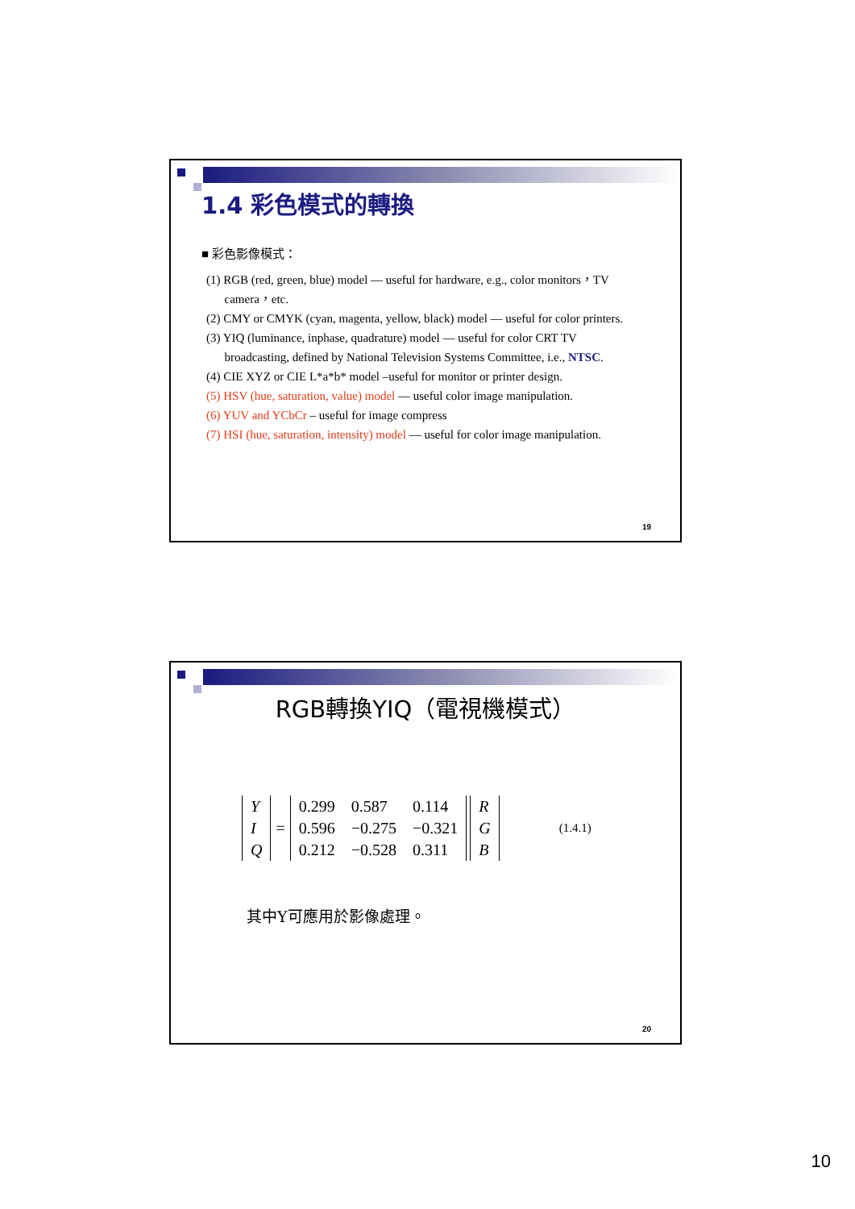1.4 彩色模式的轉換
■ 彩色影像模式：
(1) RGB (red, green, blue) model — useful for hardware, e.g., color monitors，TV
camera，etc.
(2) CMY or CMYK (cyan, magenta, yellow, black) model — useful for color printers.
(3) YIQ (luminance, inphase, quadrature) model — useful for color CRT TV
broadcasting, defined by National Television Systems Committee, i.e., NTSC.
(4) CIE XYZ or CIE L*a*b* model –useful for monitor or printer design.
(5) HSV (hue, saturation, value) model — useful color image manipulation.
(6) YUV and YCbCr – useful for image compress
(7) HSI (hue, saturation, intensity) model — useful for color image manipulation.
19
RGB轉換YIQ（電視機模式）
| Y |
| I |
| Q |
=
| 0.299 | 0.587 | 0.114 |
| 0.596 | −0.275 | −0.321 |
| 0.212 | −0.528 | 0.311 |
| R |
| G |
| B |
(1.4.1)
其中Y可應用於影像處理。
20
10